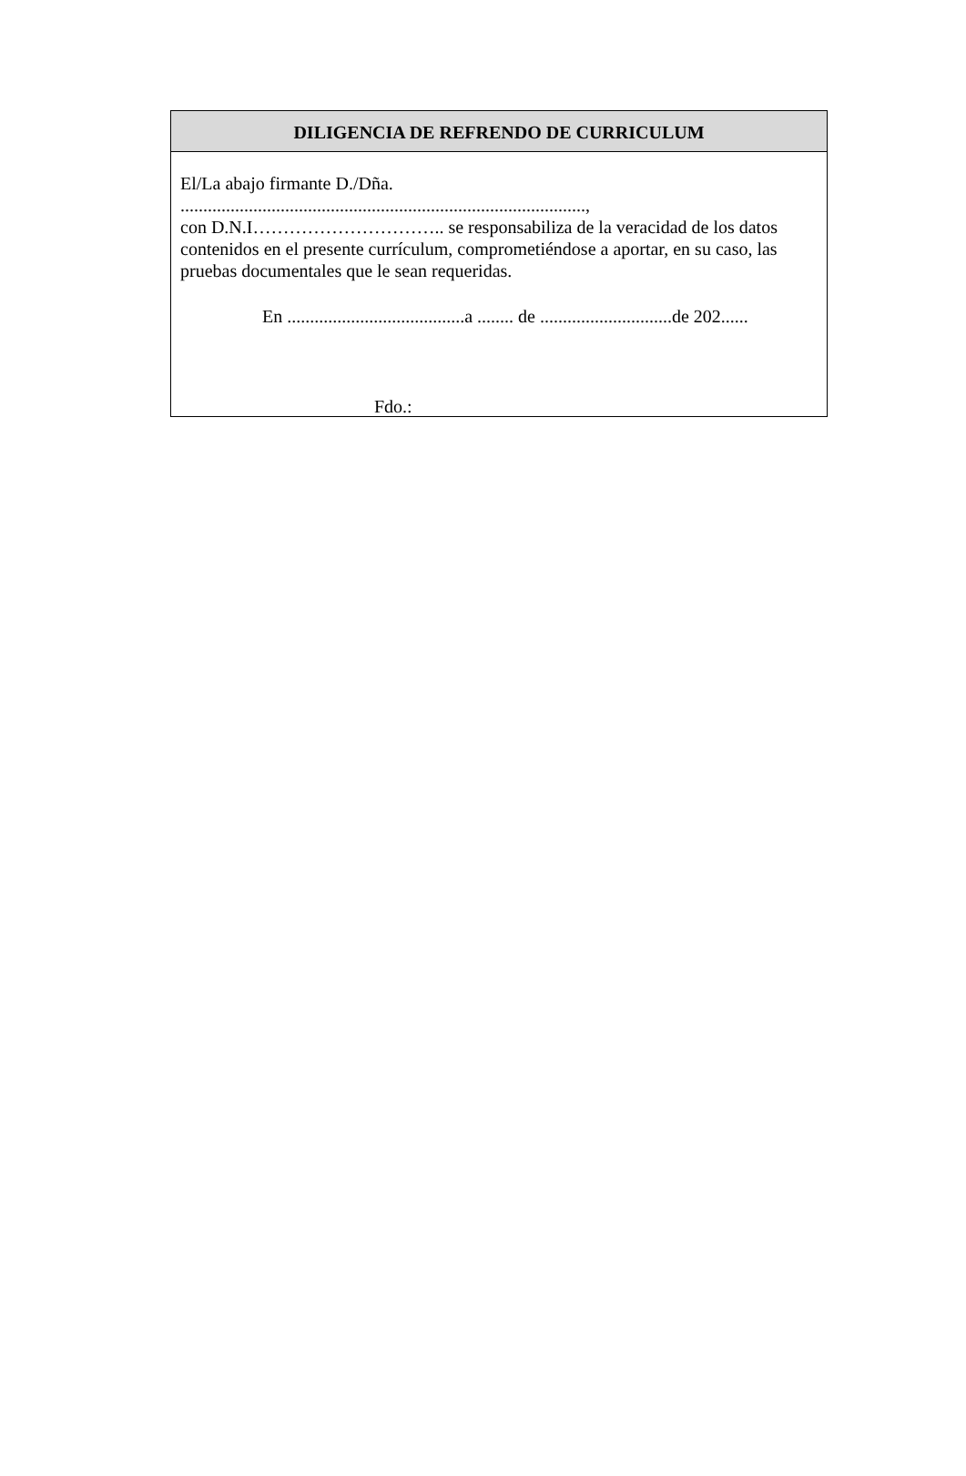DILIGENCIA DE REFRENDO DE CURRICULUM
El/La abajo firmante D./Dña.
.........................................................................................,
con D.N.I………………………….. se responsabiliza de la veracidad de los datos contenidos en el presente currículum, comprometiéndose a aportar, en su caso, las pruebas documentales que le sean requeridas.
En .......................................a ........ de .............................de 202......
Fdo.: